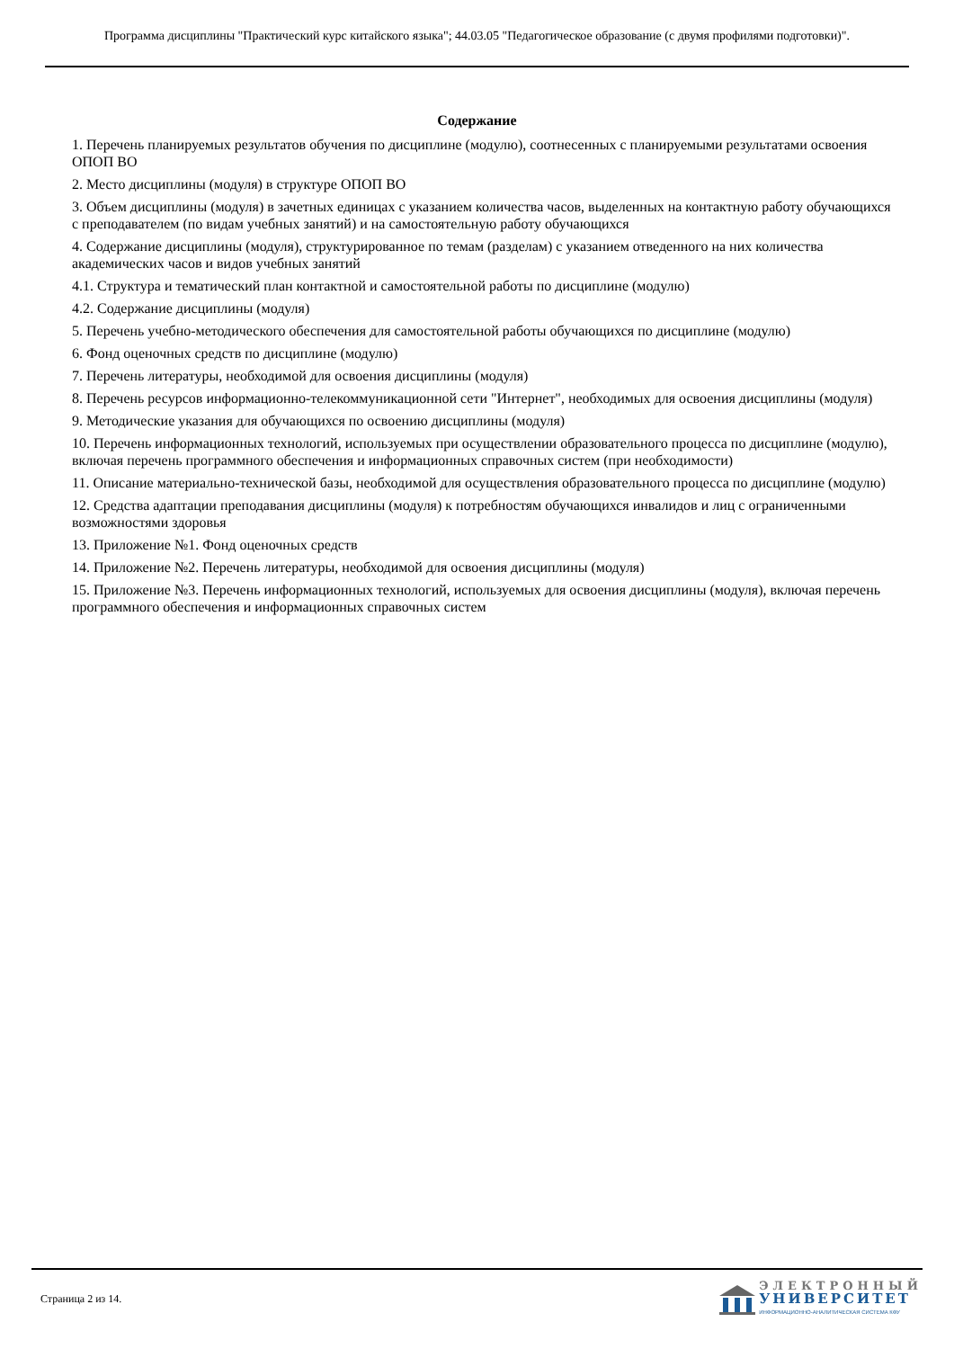Программа дисциплины "Практический курс китайского языка"; 44.03.05 "Педагогическое образование (с двумя профилями подготовки)".
Содержание
1. Перечень планируемых результатов обучения по дисциплине (модулю), соотнесенных с планируемыми результатами освоения ОПОП ВО
2. Место дисциплины (модуля) в структуре ОПОП ВО
3. Объем дисциплины (модуля) в зачетных единицах с указанием количества часов, выделенных на контактную работу обучающихся с преподавателем (по видам учебных занятий) и на самостоятельную работу обучающихся
4. Содержание дисциплины (модуля), структурированное по темам (разделам) с указанием отведенного на них количества академических часов и видов учебных занятий
4.1. Структура и тематический план контактной и самостоятельной работы по дисциплине (модулю)
4.2. Содержание дисциплины (модуля)
5. Перечень учебно-методического обеспечения для самостоятельной работы обучающихся по дисциплине (модулю)
6. Фонд оценочных средств по дисциплине (модулю)
7. Перечень литературы, необходимой для освоения дисциплины (модуля)
8. Перечень ресурсов информационно-телекоммуникационной сети "Интернет", необходимых для освоения дисциплины (модуля)
9. Методические указания для обучающихся по освоению дисциплины (модуля)
10. Перечень информационных технологий, используемых при осуществлении образовательного процесса по дисциплине (модулю), включая перечень программного обеспечения и информационных справочных систем (при необходимости)
11. Описание материально-технической базы, необходимой для осуществления образовательного процесса по дисциплине (модулю)
12. Средства адаптации преподавания дисциплины (модуля) к потребностям обучающихся инвалидов и лиц с ограниченными возможностями здоровья
13. Приложение №1. Фонд оценочных средств
14. Приложение №2. Перечень литературы, необходимой для освоения дисциплины (модуля)
15. Приложение №3. Перечень информационных технологий, используемых для освоения дисциплины (модуля), включая перечень программного обеспечения и информационных справочных систем
Страница 2 из 14.
ЭЛЕКТРОННЫЙ
УНИВЕРСИТЕТ
ИНФОРМАЦИОННО-АНАЛИТИЧЕСКАЯ СИСТЕМА КФУ